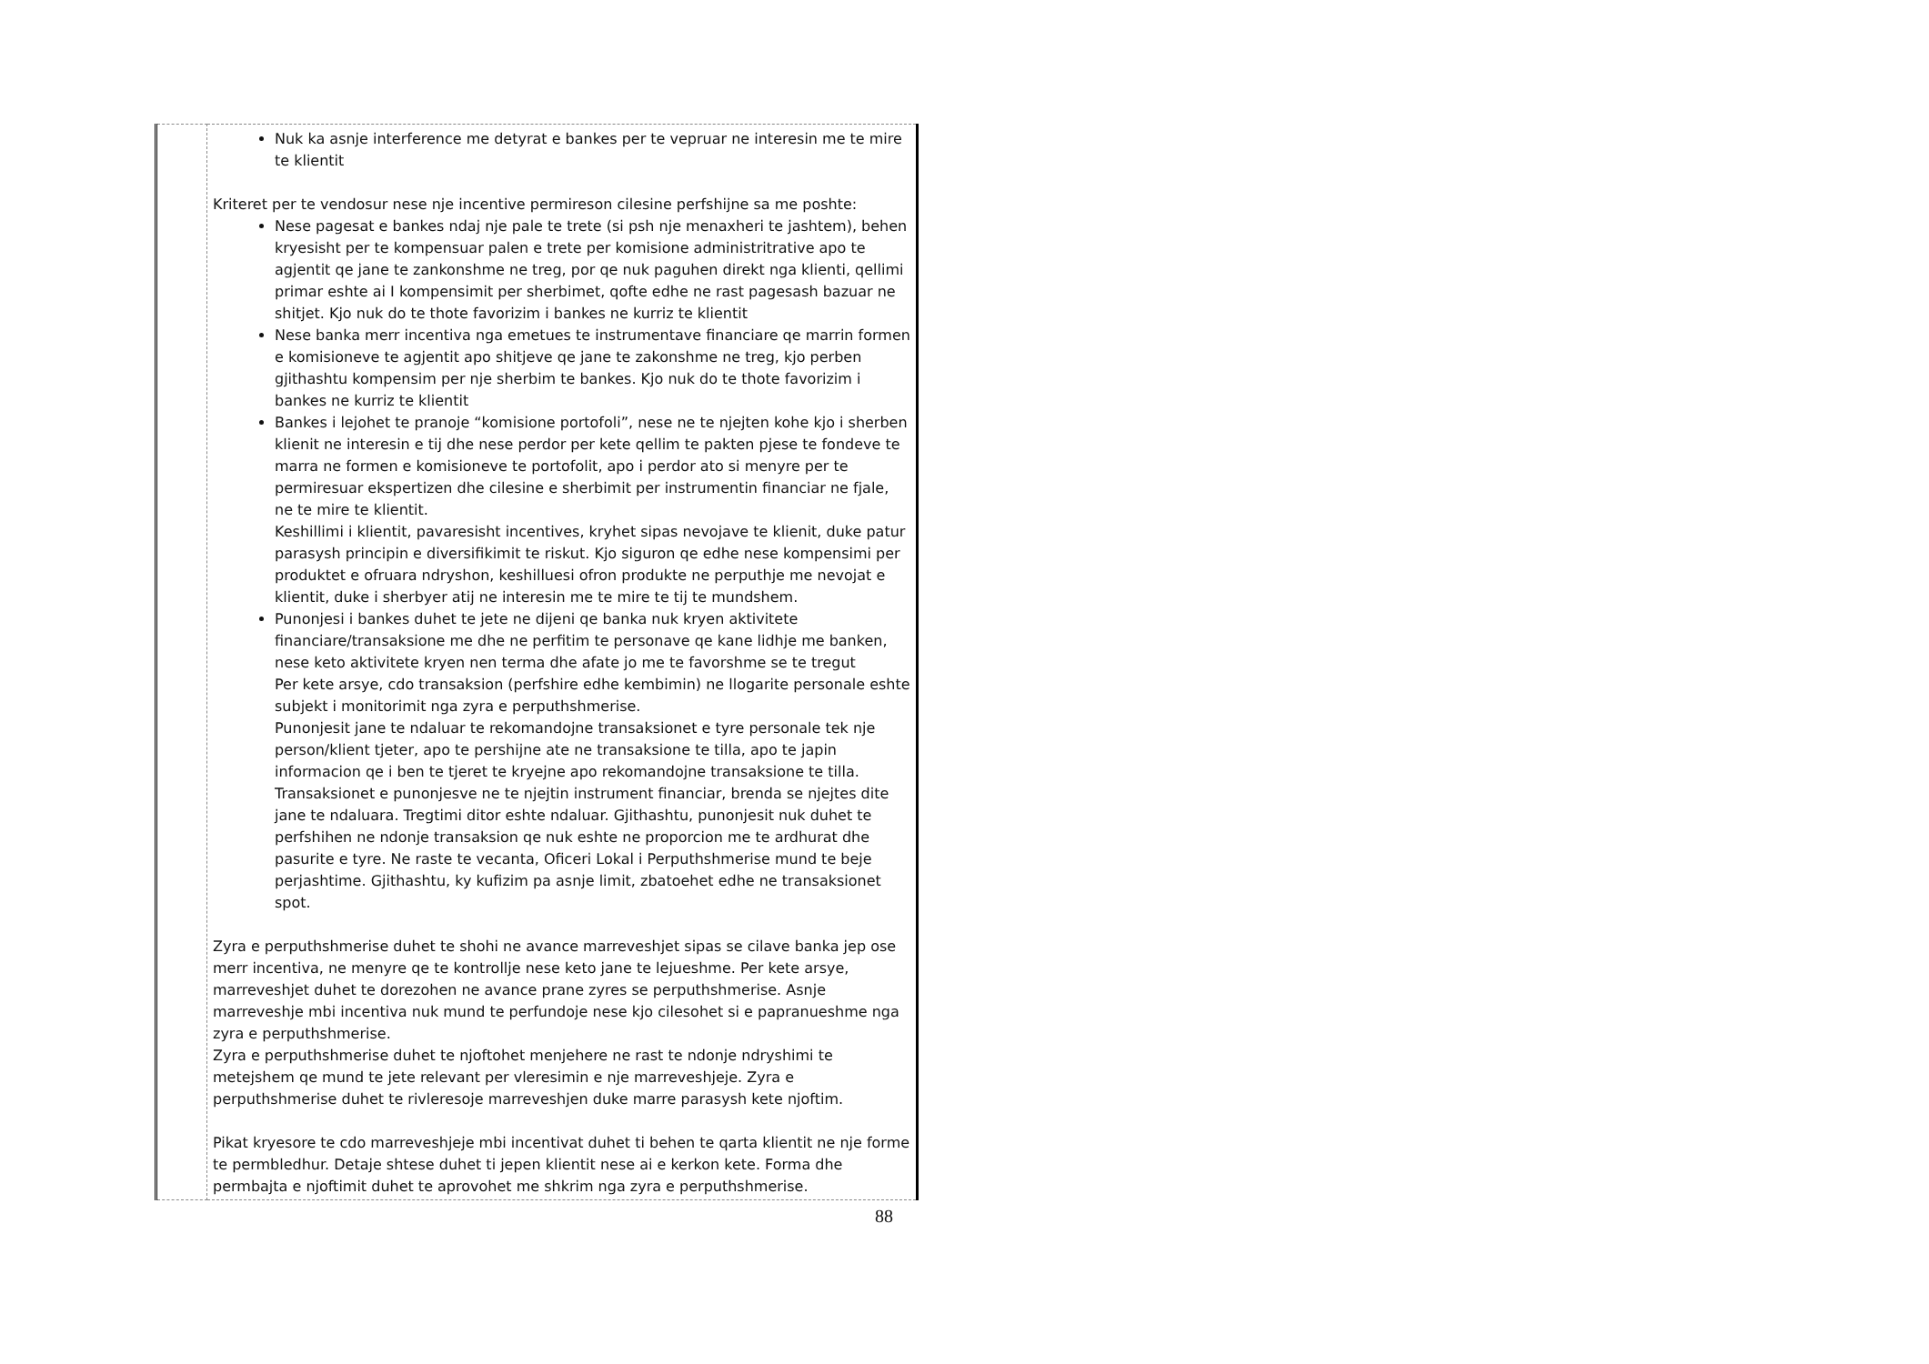| | Nuk ka asnje interference me detyrat e bankes per te vepruar ne interesin me te mire te klientit Kriteret per te vendosur nese nje incentive permireson cilesine perfshijne sa me poshte: Nese pagesat e bankes ndaj nje pale te trete (si psh nje menaxheri te jashtem), behen kryesisht per te kompensuar palen e trete per komisione administritrative apo te agjentit qe jane te zankonshme ne treg, por qe nuk paguhen direkt nga klienti, qellimi primar eshte ai I kompensimit per sherbimet, qofte edhe ne rast pagesash bazuar ne shitjet. Kjo nuk do te thote favorizim i bankes ne kurriz te klientit Nese banka merr incentiva nga emetues te instrumentave financiare qe marrin formen e komisioneve te agjentit apo shitjeve qe jane te zakonshme ne treg, kjo perben gjithashtu kompensim per nje sherbim te bankes. Kjo nuk do te thote favorizim i bankes ne kurriz te klientit Bankes i lejohet te pranoje “komisione portofoli”, nese ne te njejten kohe kjo i sherben klienit ne interesin e tij dhe nese perdor per kete qellim te pakten pjese te fondeve te marra ne formen e komisioneve te portofolit, apo i perdor ato si menyre per te permiresuar ekspertizen dhe cilesine e sherbimit per instrumentin financiar ne fjale, ne te mire te klientit. Keshillimi i klientit, pavaresisht incentives, kryhet sipas nevojave te klienit, duke patur parasysh principin e diversifikimit te riskut. Kjo siguron qe edhe nese kompensimi per produktet e ofruara ndryshon, keshilluesi ofron produkte ne perputhje me nevojat e klientit, duke i sherbyer atij ne interesin me te mire te tij te mundshem. Punonjesi i bankes duhet te jete ne dijeni qe banka nuk kryen aktivitete financiare/transaksione me dhe ne perfitim te personave qe kane lidhje me banken, nese keto aktivitete kryen nen terma dhe afate jo me te favorshme se te tregut Per kete arsye, cdo transaksion (perfshire edhe kembimin) ne llogarite personale eshte subjekt i monitorimit nga zyra e perputhshmerise. Punonjesit jane te ndaluar te rekomandojne transaksionet e tyre personale tek nje person/klient tjeter, apo te pershijne ate ne transaksione te tilla, apo te japin informacion qe i ben te tjeret te kryejne apo rekomandojne transaksione te tilla. Transaksionet e punonjesve ne te njejtin instrument financiar, brenda se njejtes dite jane te ndaluara. Tregtimi ditor eshte ndaluar. Gjithashtu, punonjesit nuk duhet te perfshihen ne ndonje transaksion qe nuk eshte ne proporcion me te ardhurat dhe pasurite e tyre. Ne raste te vecanta, Oficeri Lokal i Perputhshmerise mund te beje perjashtime. Gjithashtu, ky kufizim pa asnje limit, zbatoehet edhe ne transaksionet spot. Zyra e perputhshmerise duhet te shohi ne avance marreveshjet sipas se cilave banka jep ose merr incentiva, ne menyre qe te kontrollje nese keto jane te lejueshme. Per kete arsye, marreveshjet duhet te dorezohen ne avance prane zyres se perputhshmerise. Asnje marreveshje mbi incentiva nuk mund te perfundoje nese kjo cilesohet si e papranueshme nga zyra e perputhshmerise. Zyra e perputhshmerise duhet te njoftohet menjehere ne rast te ndonje ndryshimi te metejshem qe mund te jete relevant per vleresimin e nje marreveshjeje. Zyra e perputhshmerise duhet te rivleresoje marreveshjen duke marre parasysh kete njoftim. Pikat kryesore te cdo marreveshjeje mbi incentivat duhet ti behen te qarta klientit ne nje forme te permbledhur. Detaje shtese duhet ti jepen klientit nese ai e kerkon kete. Forma dhe permbajta e njoftimit duhet te aprovohet me shkrim nga zyra e perputhshmerise. |
88